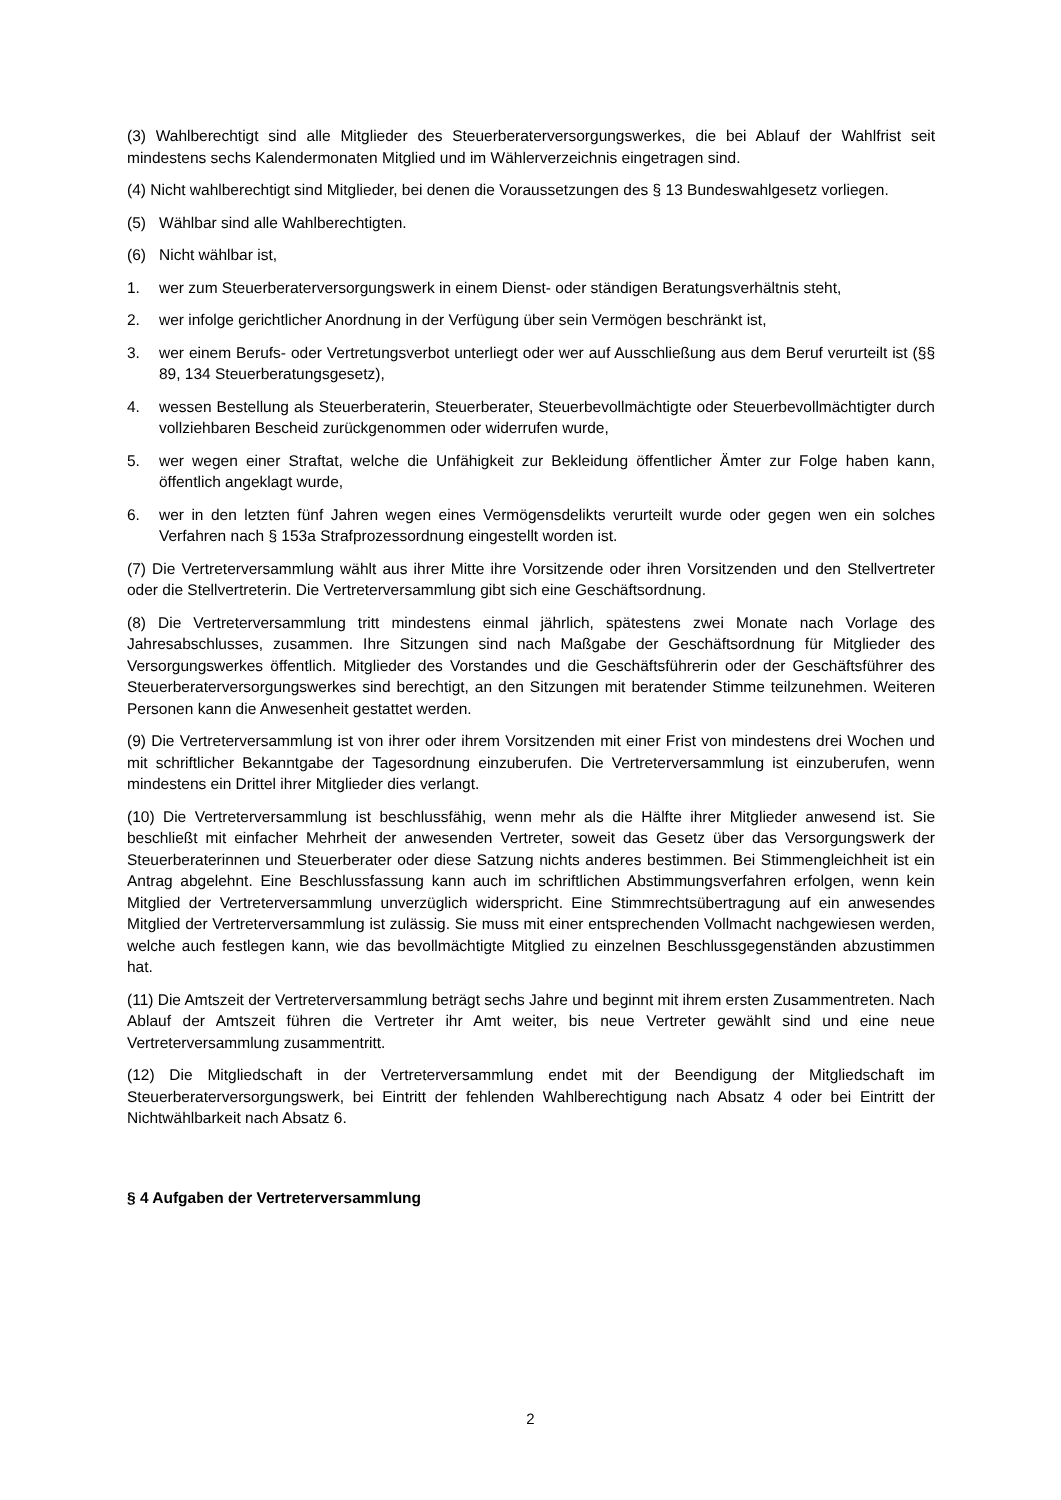(3) Wahlberechtigt sind alle Mitglieder des Steuerberaterversorgungswerkes, die bei Ablauf der Wahlfrist seit mindestens sechs Kalendermonaten Mitglied und im Wählerverzeichnis eingetragen sind.
(4) Nicht wahlberechtigt sind Mitglieder, bei denen die Voraussetzungen des § 13 Bundeswahlgesetz vorliegen.
(5) Wählbar sind alle Wahlberechtigten.
(6) Nicht wählbar ist,
1. wer zum Steuerberaterversorgungswerk in einem Dienst- oder ständigen Beratungsverhältnis steht,
2. wer infolge gerichtlicher Anordnung in der Verfügung über sein Vermögen beschränkt ist,
3. wer einem Berufs- oder Vertretungsverbot unterliegt oder wer auf Ausschließung aus dem Beruf verurteilt ist (§§ 89, 134 Steuerberatungsgesetz),
4. wessen Bestellung als Steuerberaterin, Steuerberater, Steuerbevollmächtigte oder Steuerbevollmächtigter durch vollziehbaren Bescheid zurückgenommen oder widerrufen wurde,
5. wer wegen einer Straftat, welche die Unfähigkeit zur Bekleidung öffentlicher Ämter zur Folge haben kann, öffentlich angeklagt wurde,
6. wer in den letzten fünf Jahren wegen eines Vermögensdelikts verurteilt wurde oder gegen wen ein solches Verfahren nach § 153a Strafprozessordnung eingestellt worden ist.
(7) Die Vertreterversammlung wählt aus ihrer Mitte ihre Vorsitzende oder ihren Vorsitzenden und den Stellvertreter oder die Stellvertreterin. Die Vertreterversammlung gibt sich eine Geschäftsordnung.
(8) Die Vertreterversammlung tritt mindestens einmal jährlich, spätestens zwei Monate nach Vorlage des Jahresabschlusses, zusammen. Ihre Sitzungen sind nach Maßgabe der Geschäftsordnung für Mitglieder des Versorgungswerkes öffentlich. Mitglieder des Vorstandes und die Geschäftsführerin oder der Geschäftsführer des Steuerberaterversorgungswerkes sind berechtigt, an den Sitzungen mit beratender Stimme teilzunehmen. Weiteren Personen kann die Anwesenheit gestattet werden.
(9) Die Vertreterversammlung ist von ihrer oder ihrem Vorsitzenden mit einer Frist von mindestens drei Wochen und mit schriftlicher Bekanntgabe der Tagesordnung einzuberufen. Die Vertreterversammlung ist einzuberufen, wenn mindestens ein Drittel ihrer Mitglieder dies verlangt.
(10) Die Vertreterversammlung ist beschlussfähig, wenn mehr als die Hälfte ihrer Mitglieder anwesend ist. Sie beschließt mit einfacher Mehrheit der anwesenden Vertreter, soweit das Gesetz über das Versorgungswerk der Steuerberaterinnen und Steuerberater oder diese Satzung nichts anderes bestimmen. Bei Stimmengleichheit ist ein Antrag abgelehnt. Eine Beschlussfassung kann auch im schriftlichen Abstimmungsverfahren erfolgen, wenn kein Mitglied der Vertreterversammlung unverzüglich widerspricht. Eine Stimmrechtsübertragung auf ein anwesendes Mitglied der Vertreterversammlung ist zulässig. Sie muss mit einer entsprechenden Vollmacht nachgewiesen werden, welche auch festlegen kann, wie das bevollmächtigte Mitglied zu einzelnen Beschlussgegenständen abzustimmen hat.
(11) Die Amtszeit der Vertreterversammlung beträgt sechs Jahre und beginnt mit ihrem ersten Zusammentreten. Nach Ablauf der Amtszeit führen die Vertreter ihr Amt weiter, bis neue Vertreter gewählt sind und eine neue Vertreterversammlung zusammentritt.
(12) Die Mitgliedschaft in der Vertreterversammlung endet mit der Beendigung der Mitgliedschaft im Steuerberaterversorgungswerk, bei Eintritt der fehlenden Wahlberechtigung nach Absatz 4 oder bei Eintritt der Nichtwählbarkeit nach Absatz 6.
§ 4 Aufgaben der Vertreterversammlung
2